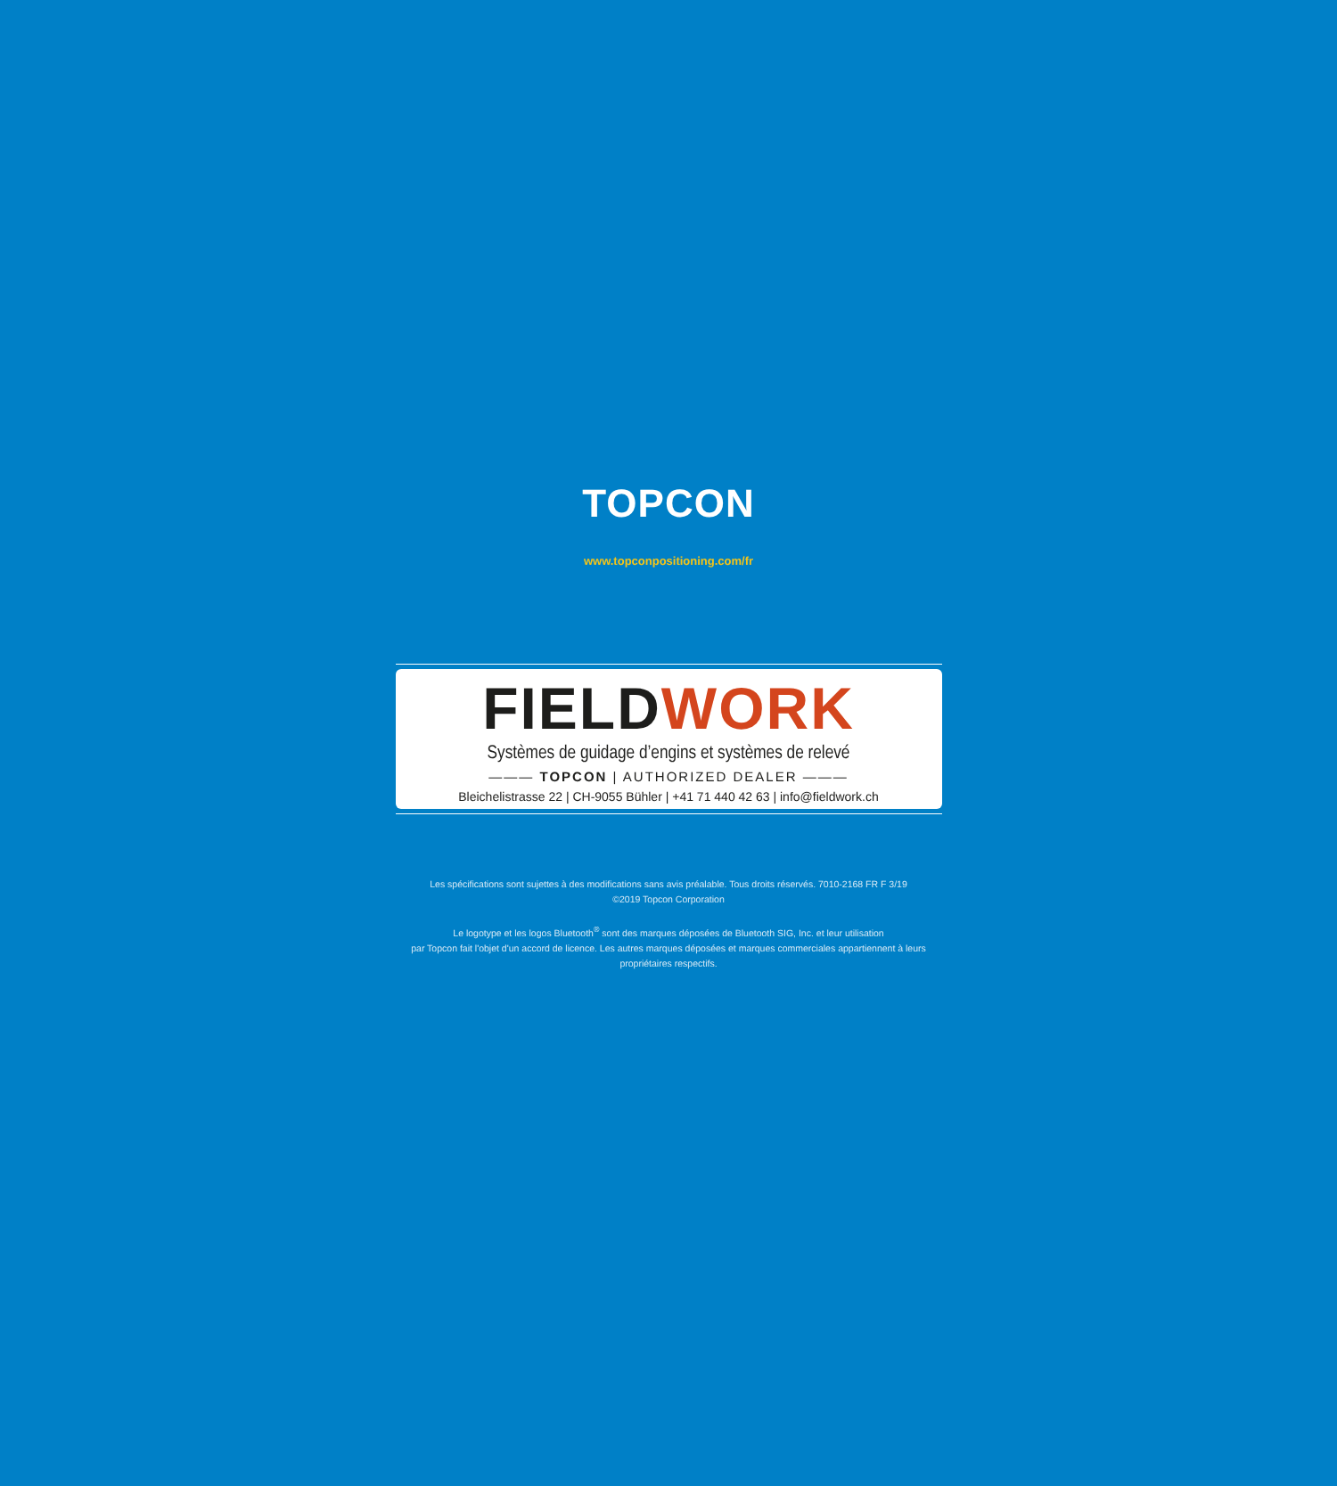TOPCON
www.topconpositioning.com/fr
FIELDWORK
Systèmes de guidage d’engins et systèmes de relevé
——— TOPCON | AUTHORIZED DEALER ———
Bleichelistrasse 22 | CH-9055 Bühler | +41 71 440 42 63 | info@fieldwork.ch
Les spécifications sont sujettes à des modifications sans avis préalable. Tous droits réservés. 7010-2168 FR F 3/19
©2019 Topcon Corporation
Le logotype et les logos Bluetooth<sup>®</sup> sont des marques déposées de Bluetooth SIG, Inc. et leur utilisation
par Topcon fait l'objet d'un accord de licence. Les autres marques déposées et marques commerciales appartiennent à leurs
propriétaires respectifs.